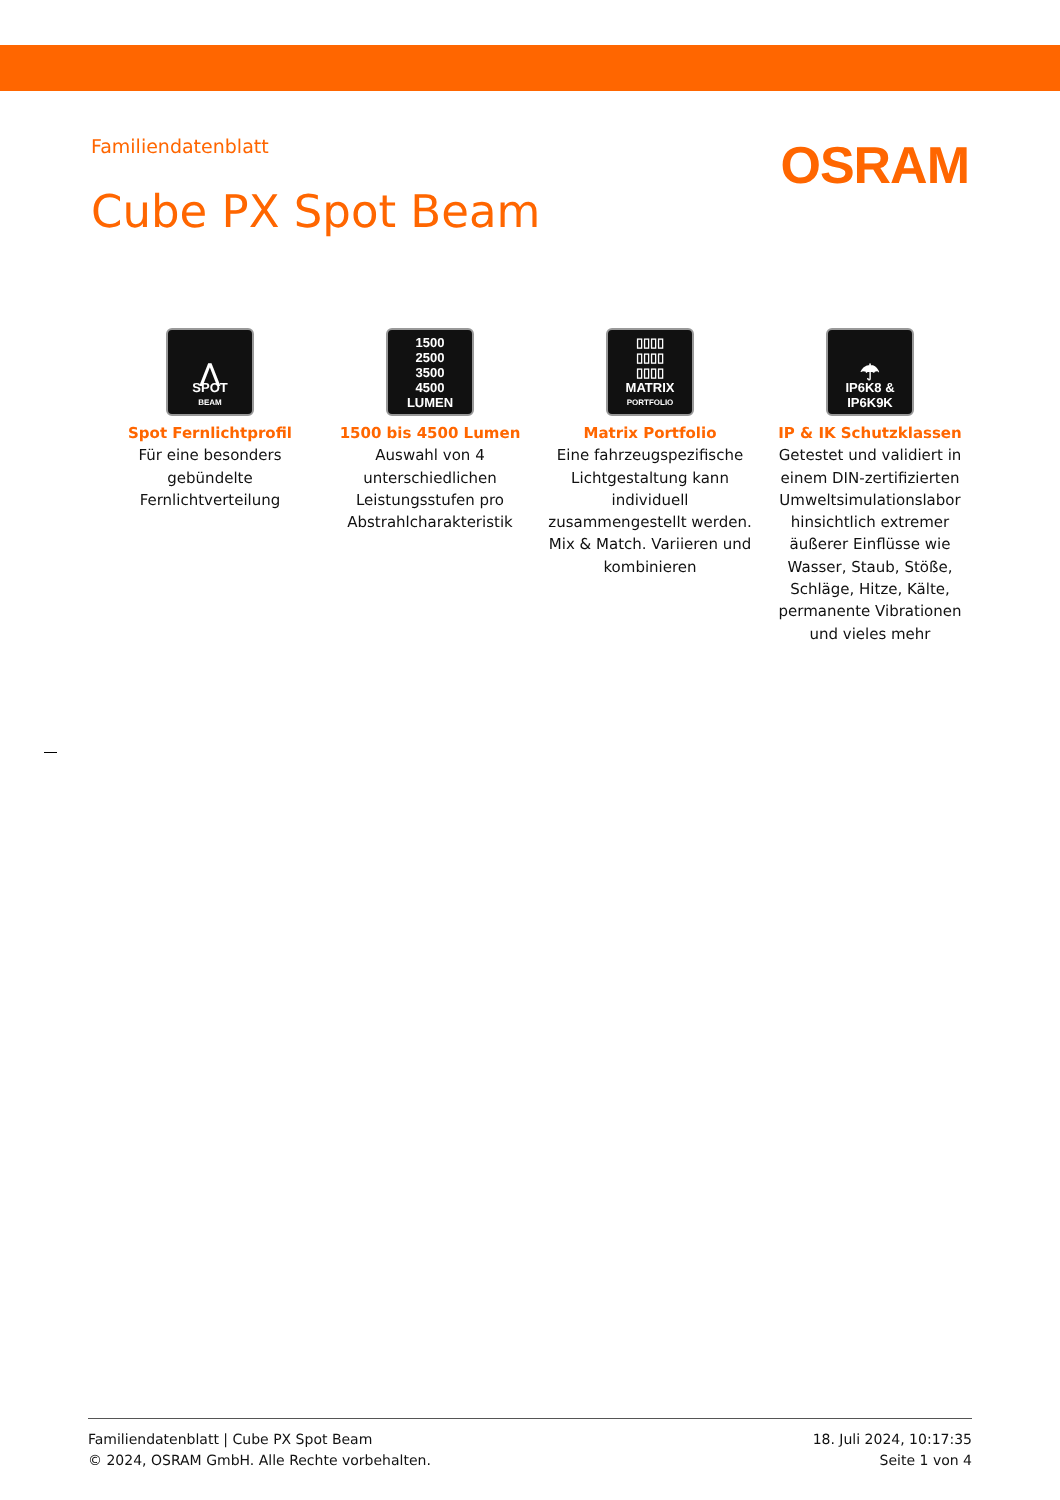Familiendatenblatt
OSRAM
Cube PX Spot Beam
⋀
SPOT
BEAM
Spot Fernlichtprofil
Für eine besonders gebündelte Fernlichtverteilung
1500
2500
3500
4500
LUMEN
1500 bis 4500 Lumen
Auswahl von 4 unterschiedlichen Leistungsstufen pro Abstrahlcharakteristik
▯▯▯▯
▯▯▯▯
▯▯▯▯
MATRIX
PORTFOLIO
Matrix Portfolio
Eine fahrzeugspezifische Lichtgestaltung kann individuell zusammengestellt werden. Mix & Match. Variieren und kombinieren
☂
IP6K8 &
IP6K9K
IP & IK Schutzklassen
Getestet und validiert in einem DIN-zertifizierten Umweltsimulationslabor hinsichtlich extremer äußerer Einflüsse wie Wasser, Staub, Stöße, Schläge, Hitze, Kälte, permanente Vibrationen und vieles mehr
Familiendatenblatt | Cube PX Spot Beam
© 2024, OSRAM GmbH. Alle Rechte vorbehalten.
18. Juli 2024, 10:17:35
Seite 1 von 4